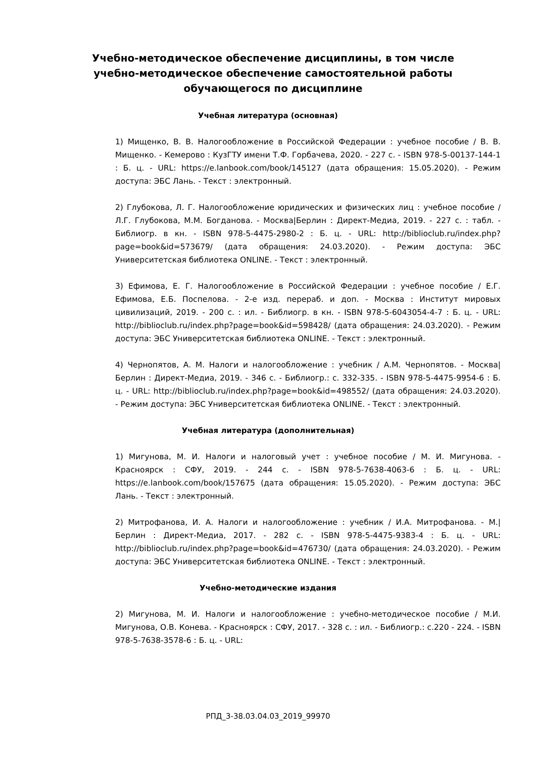Учебно-методическое обеспечение дисциплины, в том числе учебно-методическое обеспечение самостоятельной работы обучающегося по дисциплине
Учебная литература (основная)
1) Мищенко, В. В. Налогообложение в Российской Федерации : учебное пособие / В. В. Мищенко. - Кемерово : КузГТУ имени Т.Ф. Горбачева, 2020. - 227 с. - ISBN 978-5-00137-144-1 : Б. ц. - URL: https://e.lanbook.com/book/145127 (дата обращения: 15.05.2020). - Режим доступа: ЭБС Лань. - Текст : электронный.
2) Глубокова, Л. Г. Налогообложение юридических и физических лиц : учебное пособие / Л.Г. Глубокова, М.М. Богданова. - Москва|Берлин : Директ-Медиа, 2019. - 227 с. : табл. - Библиогр. в кн. - ISBN 978-5-4475-2980-2 : Б. ц. - URL: http://biblioclub.ru/index.php?page=book&id=573679/ (дата обращения: 24.03.2020). - Режим доступа: ЭБС Университетская библиотека ONLINE. - Текст : электронный.
3) Ефимова, Е. Г. Налогообложение в Российской Федерации : учебное пособие / Е.Г. Ефимова, Е.Б. Поспелова. - 2-е изд. перераб. и доп. - Москва : Институт мировых цивилизаций, 2019. - 200 с. : ил. - Библиогр. в кн. - ISBN 978-5-6043054-4-7 : Б. ц. - URL: http://biblioclub.ru/index.php?page=book&id=598428/ (дата обращения: 24.03.2020). - Режим доступа: ЭБС Университетская библиотека ONLINE. - Текст : электронный.
4) Чернопятов, А. М. Налоги и налогообложение : учебник / А.М. Чернопятов. - Москва|Берлин : Директ-Медиа, 2019. - 346 с. - Библиогр.: с. 332-335. - ISBN 978-5-4475-9954-6 : Б. ц. - URL: http://biblioclub.ru/index.php?page=book&id=498552/ (дата обращения: 24.03.2020). - Режим доступа: ЭБС Университетская библиотека ONLINE. - Текст : электронный.
Учебная литература (дополнительная)
1) Мигунова, М. И. Налоги и налоговый учет : учебное пособие / М. И. Мигунова. - Красноярск : СФУ, 2019. - 244 с. - ISBN 978-5-7638-4063-6 : Б. ц. - URL: https://e.lanbook.com/book/157675 (дата обращения: 15.05.2020). - Режим доступа: ЭБС Лань. - Текст : электронный.
2) Митрофанова, И. А. Налоги и налогообложение : учебник / И.А. Митрофанова. - М.|Берлин : Директ-Медиа, 2017. - 282 с. - ISBN 978-5-4475-9383-4 : Б. ц. - URL: http://biblioclub.ru/index.php?page=book&id=476730/ (дата обращения: 24.03.2020). - Режим доступа: ЭБС Университетская библиотека ONLINE. - Текст : электронный.
Учебно-методические издания
2) Мигунова, М. И. Налоги и налогообложение : учебно-методическое пособие / М.И. Мигунова, О.В. Конева. - Красноярск : СФУ, 2017. - 328 с. : ил. - Библиогр.: с.220 - 224. - ISBN 978-5-7638-3578-6 : Б. ц. - URL:
РПД_3-38.03.04.03_2019_99970